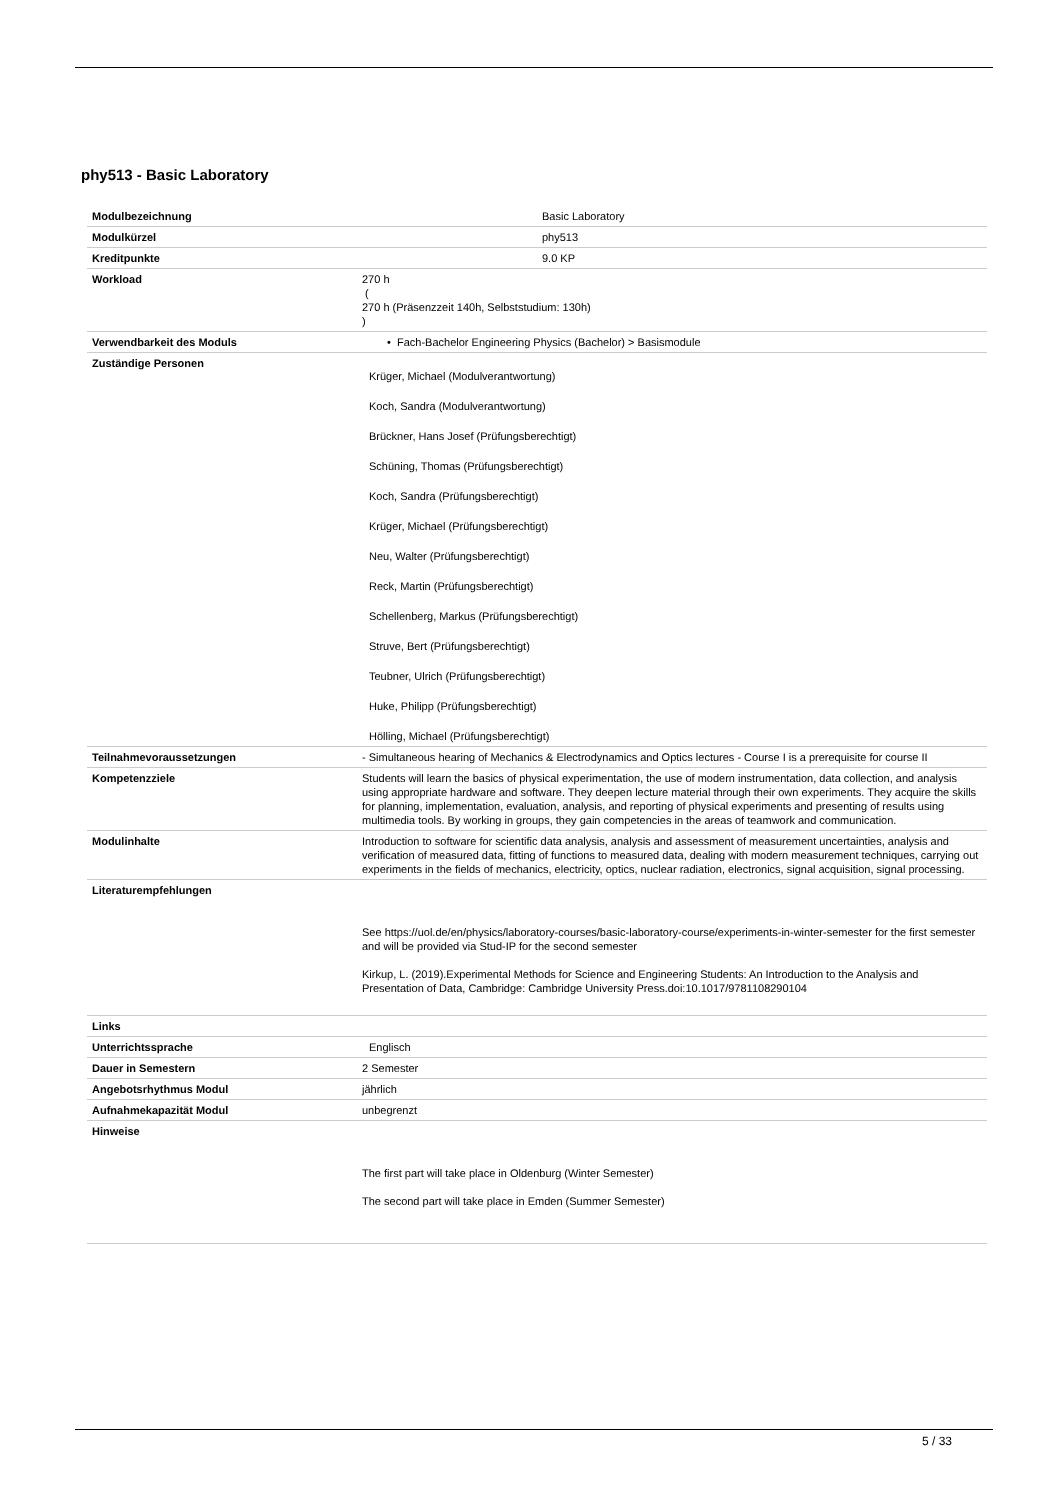phy513 - Basic Laboratory
| Modulbezeichnung | Basic Laboratory |
| Modulkürzel | phy513 |
| Kreditpunkte | 9.0 KP |
| Workload | 270 h ( 270 h (Präsenzzeit 140h, Selbststudium: 130h) ) |
| Verwendbarkeit des Moduls | • Fach-Bachelor Engineering Physics (Bachelor) > Basismodule |
| Zuständige Personen | Krüger, Michael (Modulverantwortung) Koch, Sandra (Modulverantwortung) Brückner, Hans Josef (Prüfungsberechtigt) Schüning, Thomas (Prüfungsberechtigt) Koch, Sandra (Prüfungsberechtigt) Krüger, Michael (Prüfungsberechtigt) Neu, Walter (Prüfungsberechtigt) Reck, Martin (Prüfungsberechtigt) Schellenberg, Markus (Prüfungsberechtigt) Struve, Bert (Prüfungsberechtigt) Teubner, Ulrich (Prüfungsberechtigt) Huke, Philipp (Prüfungsberechtigt) Hölling, Michael (Prüfungsberechtigt) |
| Teilnahmevoraussetzungen | - Simultaneous hearing of Mechanics & Electrodynamics and Optics lectures - Course I is a prerequisite for course II |
| Kompetenzziele | Students will learn the basics of physical experimentation, the use of modern instrumentation, data collection, and analysis using appropriate hardware and software. They deepen lecture material through their own experiments. They acquire the skills for planning, implementation, evaluation, analysis, and reporting of physical experiments and presenting of results using multimedia tools. By working in groups, they gain competencies in the areas of teamwork and communication. |
| Modulinhalte | Introduction to software for scientific data analysis, analysis and assessment of measurement uncertainties, analysis and verification of measured data, fitting of functions to measured data, dealing with modern measurement techniques, carrying out experiments in the fields of mechanics, electricity, optics, nuclear radiation, electronics, signal acquisition, signal processing. |
| Literaturempfehlungen | See https://uol.de/en/physics/laboratory-courses/basic-laboratory-course/experiments-in-winter-semester for the first semester and will be provided via Stud-IP for the second semester Kirkup, L. (2019).Experimental Methods for Science and Engineering Students: An Introduction to the Analysis and Presentation of Data, Cambridge: Cambridge University Press.doi:10.1017/9781108290104 |
| Links | |
| Unterrichtssprache | Englisch |
| Dauer in Semestern | 2 Semester |
| Angebotsrhythmus Modul | jährlich |
| Aufnahmekapazität Modul | unbegrenzt |
| Hinweise | The first part will take place in Oldenburg (Winter Semester) The second part will take place in Emden (Summer Semester) |
5 / 33